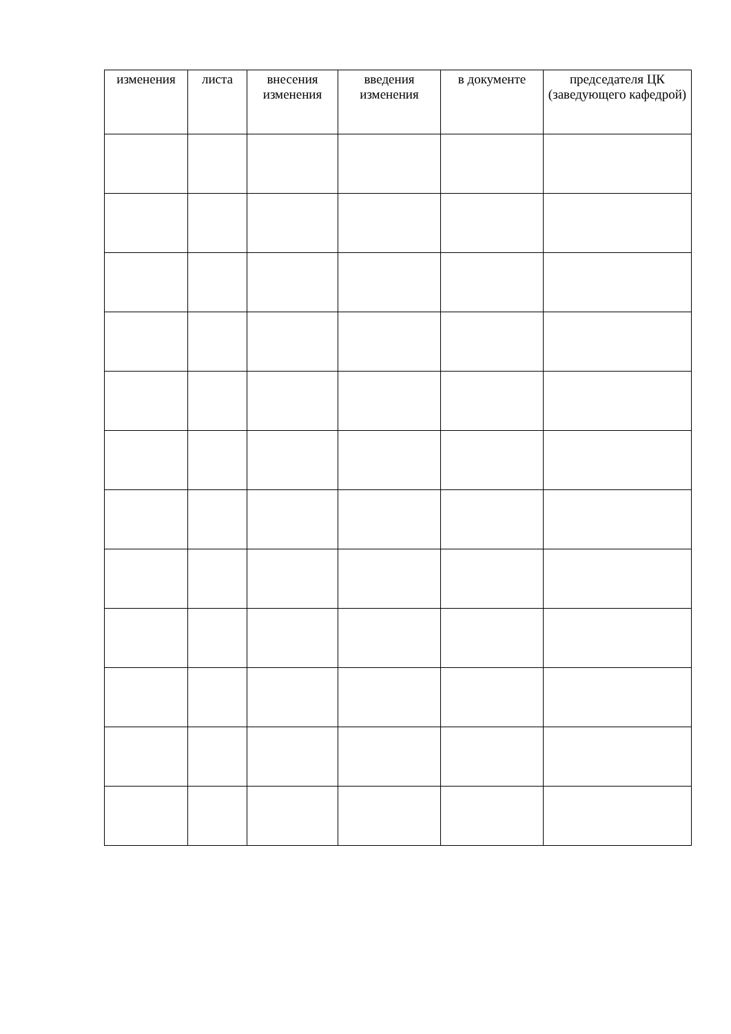| изменения | листа | внесения изменения | введения изменения | в документе | председателя ЦК (заведующего кафедрой) |
| --- | --- | --- | --- | --- | --- |